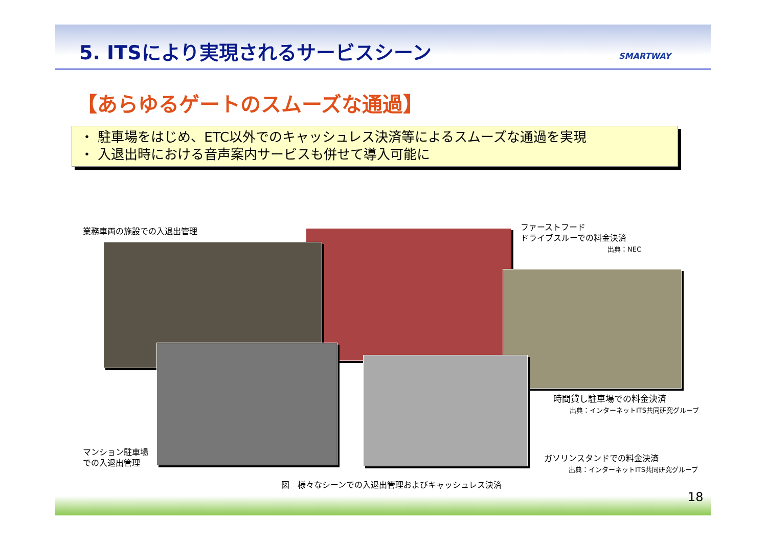5. ITSにより実現されるサービスシーン
SMARTWAY
【あらゆるゲートのスムーズな通過】
・ 駐車場をはじめ、ETC以外でのキャッシュレス決済等によるスムーズな通過を実現
・ 入退出時における音声案内サービスも併せて導入可能に
業務車両の施設での入退出管理
ファーストフード
ドライブスルーでの料金決済
出典：NEC
時間貸し駐車場での料金決済
出典：インターネットITS共同研究グループ
マンション駐車場
での入退出管理
ガソリンスタンドでの料金決済
出典：インターネットITS共同研究グループ
図　様々なシーンでの入退出管理およびキャッシュレス決済
18